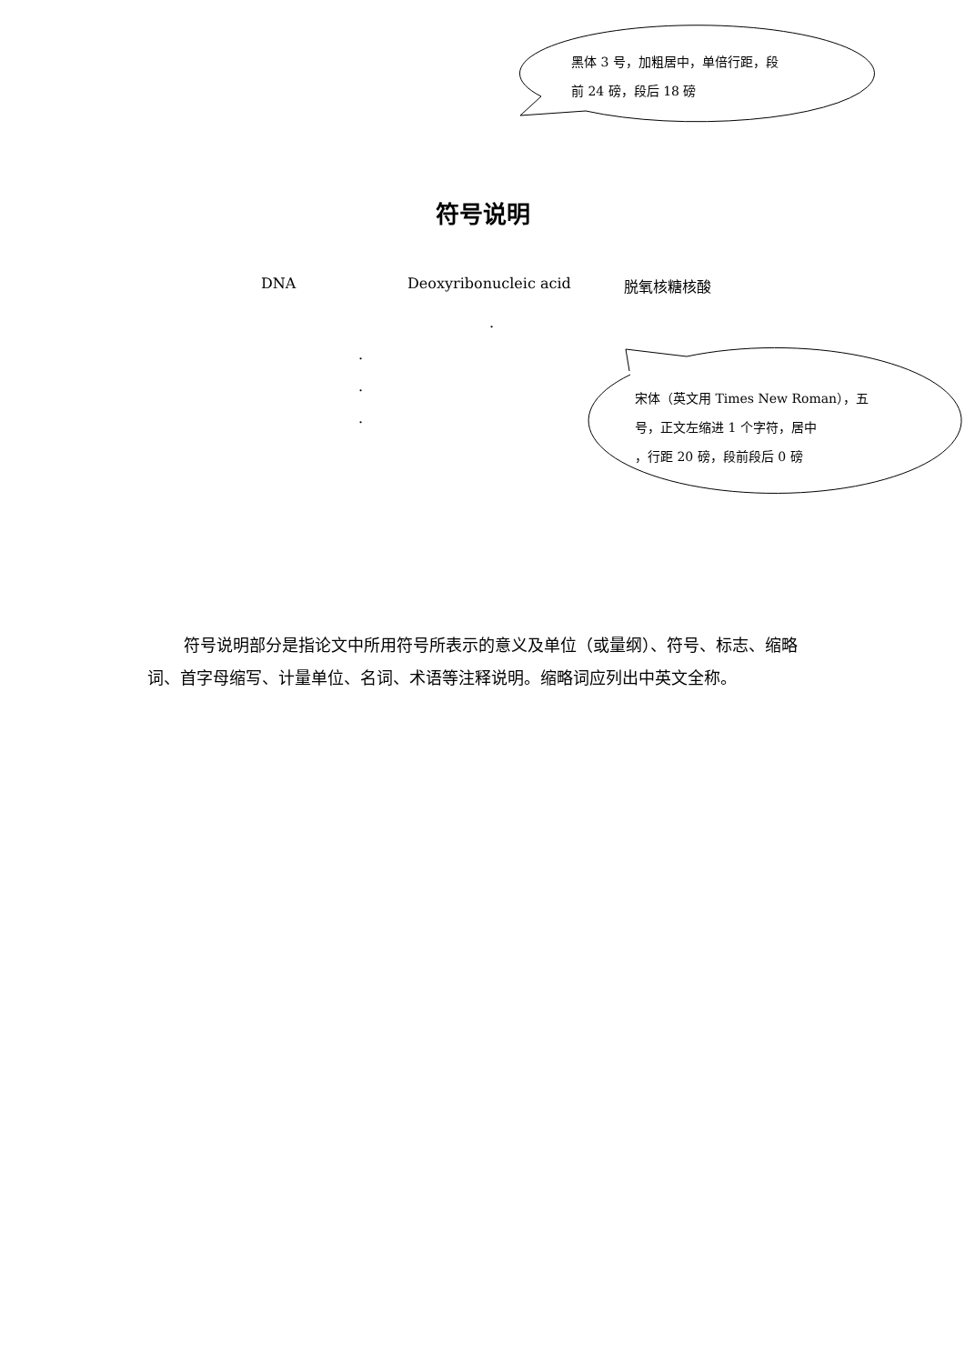黑体 3 号，加粗居中，单倍行距，段
前 24 磅，段后 18 磅
宋体（英文用 Times New Roman），五
号，正文左缩进 1 个字符，居中
，行距 20 磅，段前段后 0 磅
符号说明
DNA Deoxyribonucleic acid 脱氧核糖核酸
.
.
.
.
符号说明部分是指论文中所用符号所表示的意义及单位（或量纲）、符号、标志、缩略词、首字母缩写、计量单位、名词、术语等注释说明。缩略词应列出中英文全称。